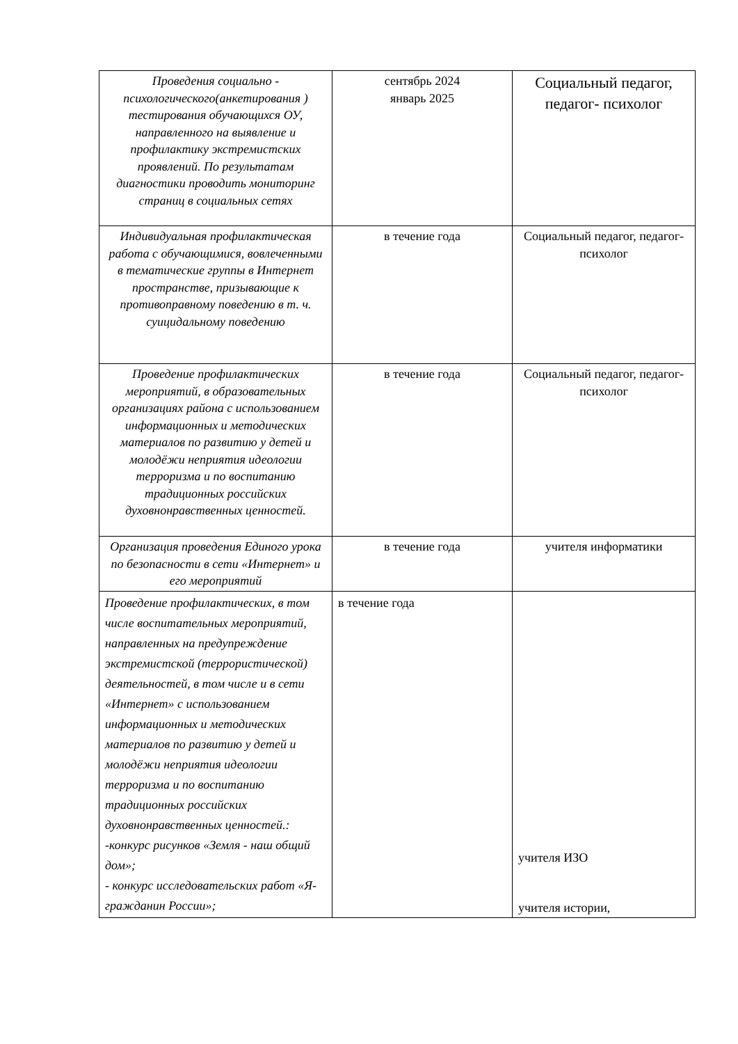| Проведения социально - психологического(анкетирования ) тестирования обучающихся ОУ, направленного на выявление и профилактику экстремистских проявлений. По результатам диагностики проводить мониторинг страниц в социальных сетях | сентябрь 2024 январь 2025 | Социальный педагог, педагог- психолог |
| Индивидуальная профилактическая работа с обучающимися, вовлеченными в тематические группы в Интернет пространстве, призывающие к противоправному поведению в т. ч. суицидальному поведению | в течение года | Социальный педагог, педагог- психолог |
| Проведение профилактических мероприятий, в образовательных организациях района с использованием информационных и методических материалов по развитию у детей и молодёжи неприятия идеологии терроризма и по воспитанию традиционных российских духовнонравственных ценностей. | в течение года | Социальный педагог, педагог- психолог |
| Организация проведения Единого урока по безопасности в сети «Интернет» и его мероприятий | в течение года | учителя информатики |
| Проведение профилактических, в том числе воспитательных мероприятий, направленных на предупреждение экстремистской (террористической) деятельностей, в том числе и в сети «Интернет» с использованием информационных и методических материалов по развитию у детей и молодёжи неприятия идеологии терроризма и по воспитанию традиционных российских духовнонравственных ценностей.: -конкурс рисунков «Земля - наш общий дом»; - конкурс исследовательских работ «Я- гражданин России»; | в течение года | учителя ИЗО учителя истории, |